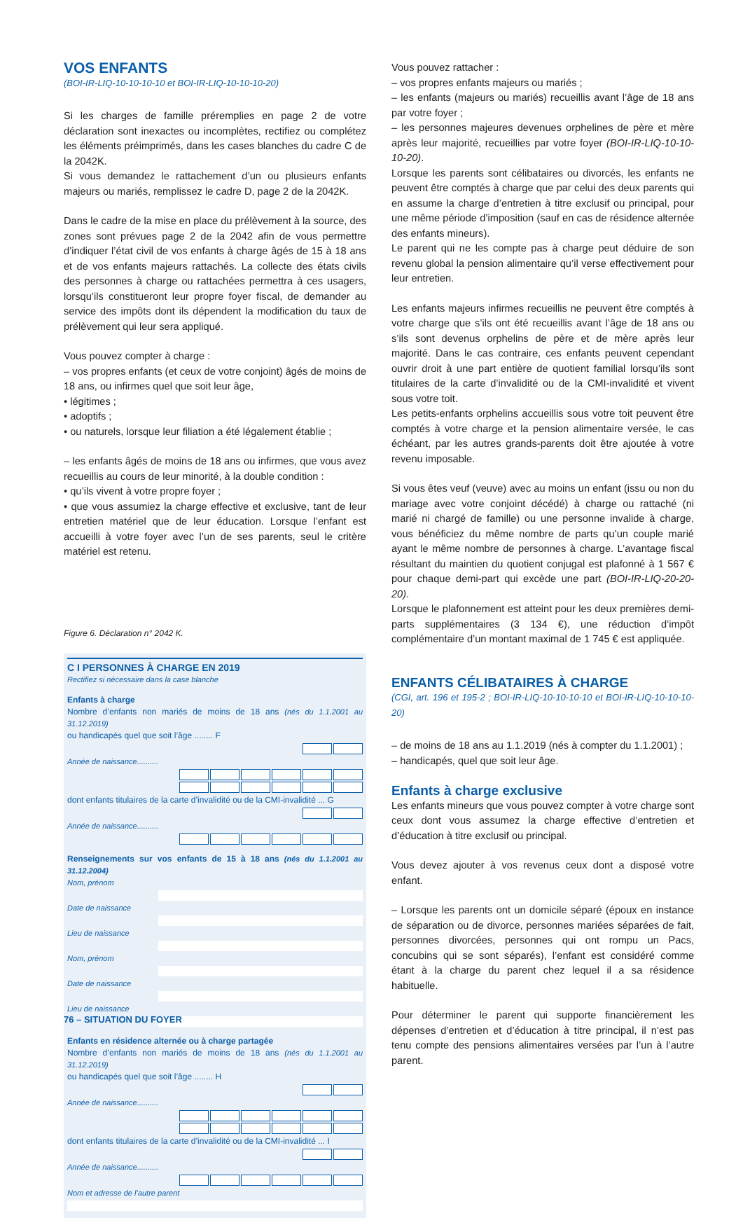VOS ENFANTS
(BOI-IR-LIQ-10-10-10-10 et BOI-IR-LIQ-10-10-10-20)
Si les charges de famille préremplies en page 2 de votre déclaration sont inexactes ou incomplètes, rectifiez ou complétez les éléments préimprimés, dans les cases blanches du cadre C de la 2042K.
Si vous demandez le rattachement d’un ou plusieurs enfants majeurs ou mariés, remplissez le cadre D, page 2 de la 2042K.
Dans le cadre de la mise en place du prélèvement à la source, des zones sont prévues page 2 de la 2042 afin de vous permettre d’indiquer l’état civil de vos enfants à charge âgés de 15 à 18 ans et de vos enfants majeurs rattachés. La collecte des états civils des personnes à charge ou rattachées permettra à ces usagers, lorsqu’ils constitueront leur propre foyer fiscal, de demander au service des impôts dont ils dépendent la modification du taux de prélèvement qui leur sera appliqué.
Vous pouvez compter à charge :
– vos propres enfants (et ceux de votre conjoint) âgés de moins de 18 ans, ou infirmes quel que soit leur âge,
• légitimes ;
• adoptifs ;
• ou naturels, lorsque leur filiation a été légalement établie ;
– les enfants âgés de moins de 18 ans ou infirmes, que vous avez recueillis au cours de leur minorité, à la double condition :
• qu’ils vivent à votre propre foyer ;
• que vous assumiez la charge effective et exclusive, tant de leur entretien matériel que de leur éducation. Lorsque l’enfant est accueilli à votre foyer avec l’un de ses parents, seul le critère matériel est retenu.
Figure 6. Déclaration n° 2042 K.
C I PERSONNES À CHARGE EN 2019
Rectifiez si nécessaire dans la case blanche
Enfants à charge
Nombre d’enfants non mariés de moins de 18 ans (nés du 1.1.2001 au 31.12.2019)
ou handicapés quel que soit l’âge ........ F
Année de naissance..........
dont enfants titulaires de la carte d’invalidité ou de la CMI-invalidité ... G
Année de naissance..........
Renseignements sur vos enfants de 15 à 18 ans (nés du 1.1.2001 au 31.12.2004)
Nom, prénom
Date de naissance
Lieu de naissance
Nom, prénom
Date de naissance
Lieu de naissance
Enfants en résidence alternée ou à charge partagée
Nombre d’enfants non mariés de moins de 18 ans (nés du 1.1.2001 au 31.12.2019)
ou handicapés quel que soit l’âge ........ H
Année de naissance..........
dont enfants titulaires de la carte d’invalidité ou de la CMI-invalidité ... I
Année de naissance..........
Nom et adresse de l’autre parent
Vous pouvez rattacher :
– vos propres enfants majeurs ou mariés ;
– les enfants (majeurs ou mariés) recueillis avant l’âge de 18 ans par votre foyer ;
– les personnes majeures devenues orphelines de père et mère après leur majorité, recueillies par votre foyer (BOI-IR-LIQ-10-10-10-20).
Lorsque les parents sont célibataires ou divorcés, les enfants ne peuvent être comptés à charge que par celui des deux parents qui en assume la charge d’entretien à titre exclusif ou principal, pour une même période d’imposition (sauf en cas de résidence alternée des enfants mineurs).
Le parent qui ne les compte pas à charge peut déduire de son revenu global la pension alimentaire qu’il verse effectivement pour leur entretien.
Les enfants majeurs infirmes recueillis ne peuvent être comptés à votre charge que s’ils ont été recueillis avant l’âge de 18 ans ou s’ils sont devenus orphelins de père et de mère après leur majorité. Dans le cas contraire, ces enfants peuvent cependant ouvrir droit à une part entière de quotient familial lorsqu’ils sont titulaires de la carte d’invalidité ou de la CMI-invalidité et vivent sous votre toit.
Les petits-enfants orphelins accueillis sous votre toit peuvent être comptés à votre charge et la pension alimentaire versée, le cas échéant, par les autres grands-parents doit être ajoutée à votre revenu imposable.
Si vous êtes veuf (veuve) avec au moins un enfant (issu ou non du mariage avec votre conjoint décédé) à charge ou rattaché (ni marié ni chargé de famille) ou une personne invalide à charge, vous bénéficiez du même nombre de parts qu’un couple marié ayant le même nombre de personnes à charge. L’avantage fiscal résultant du maintien du quotient conjugal est plafonné à 1 567 € pour chaque demi-part qui excède une part (BOI-IR-LIQ-20-20-20).
Lorsque le plafonnement est atteint pour les deux premières demi-parts supplémentaires (3 134 €), une réduction d’impôt complémentaire d’un montant maximal de 1 745 € est appliquée.
ENFANTS CÉLIBATAIRES À CHARGE
(CGI, art. 196 et 195-2 ; BOI-IR-LIQ-10-10-10-10 et BOI-IR-LIQ-10-10-10-20)
– de moins de 18 ans au 1.1.2019 (nés à compter du 1.1.2001) ;
– handicapés, quel que soit leur âge.
Enfants à charge exclusive
Les enfants mineurs que vous pouvez compter à votre charge sont ceux dont vous assumez la charge effective d’entretien et d’éducation à titre exclusif ou principal.
Vous devez ajouter à vos revenus ceux dont a disposé votre enfant.
– Lorsque les parents ont un domicile séparé (époux en instance de séparation ou de divorce, personnes mariées séparées de fait, personnes divorcées, personnes qui ont rompu un Pacs, concubins qui se sont séparés), l’enfant est considéré comme étant à la charge du parent chez lequel il a sa résidence habituelle.
Pour déterminer le parent qui supporte financièrement les dépenses d’entretien et d’éducation à titre principal, il n’est pas tenu compte des pensions alimentaires versées par l’un à l’autre parent.
76 – SITUATION DU FOYER